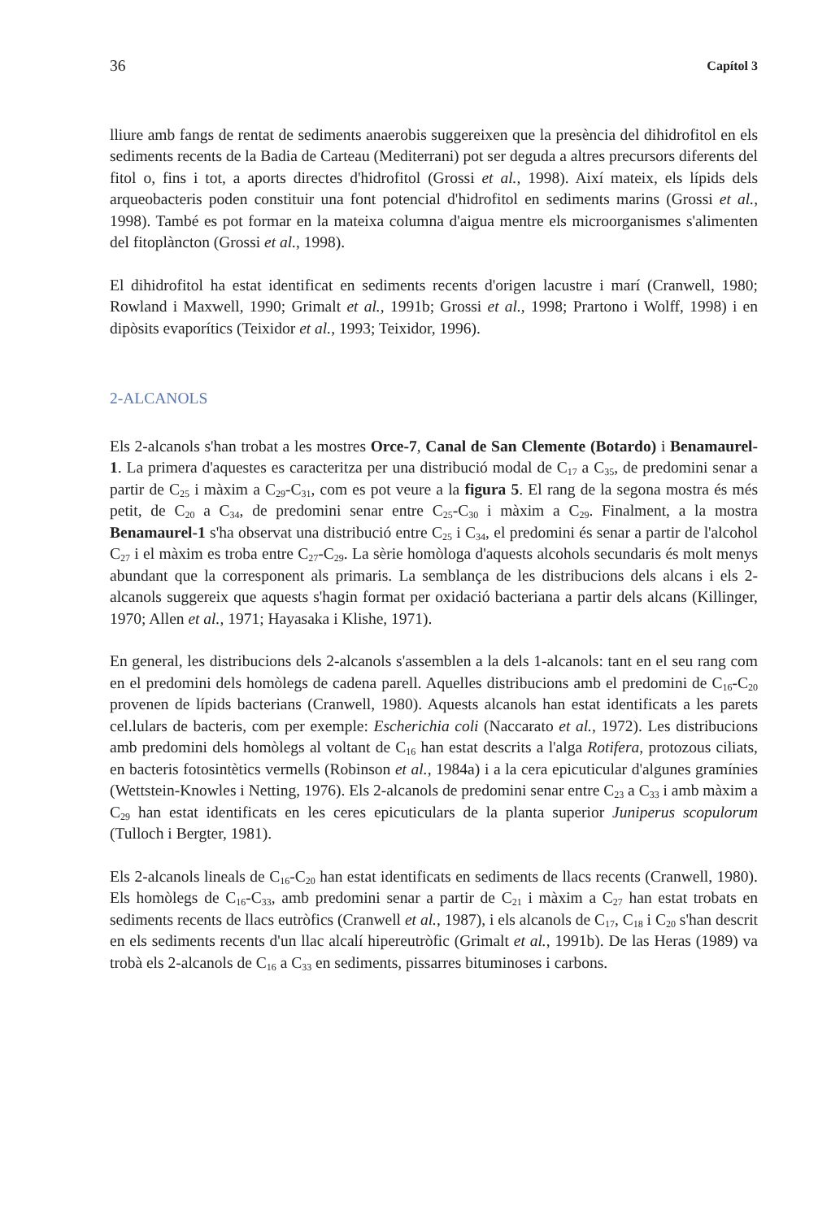36 Capítol 3
lliure amb fangs de rentat de sediments anaerobis suggereixen que la presència del dihidrofitol en els sediments recents de la Badia de Carteau (Mediterrani) pot ser deguda a altres precursors diferents del fitol o, fins i tot, a aports directes d'hidrofitol (Grossi et al., 1998). Així mateix, els lípids dels arqueobacteris poden constituir una font potencial d'hidrofitol en sediments marins (Grossi et al., 1998). També es pot formar en la mateixa columna d'aigua mentre els microorganismes s'alimenten del fitoplàncton (Grossi et al., 1998).
El dihidrofitol ha estat identificat en sediments recents d'origen lacustre i marí (Cranwell, 1980; Rowland i Maxwell, 1990; Grimalt et al., 1991b; Grossi et al., 1998; Prartono i Wolff, 1998) i en dipòsits evaporítics (Teixidor et al., 1993; Teixidor, 1996).
2-ALCANOLS
Els 2-alcanols s'han trobat a les mostres Orce-7, Canal de San Clemente (Botardo) i Benamaurel-1. La primera d'aquestes es caracteritza per una distribució modal de C<sub>17</sub> a C<sub>35</sub>, de predomini senar a partir de C<sub>25</sub> i màxim a C<sub>29</sub>-C<sub>31</sub>, com es pot veure a la figura 5. El rang de la segona mostra és més petit, de C<sub>20</sub> a C<sub>34</sub>, de predomini senar entre C<sub>25</sub>-C<sub>30</sub> i màxim a C<sub>29</sub>. Finalment, a la mostra Benamaurel-1 s'ha observat una distribució entre C<sub>25</sub> i C<sub>34</sub>, el predomini és senar a partir de l'alcohol C<sub>27</sub> i el màxim es troba entre C<sub>27</sub>-C<sub>29</sub>. La sèrie homòloga d'aquests alcohols secundaris és molt menys abundant que la corresponent als primaris. La semblança de les distribucions dels alcans i els 2-alcanols suggereix que aquests s'hagin format per oxidació bacteriana a partir dels alcans (Killinger, 1970; Allen et al., 1971; Hayasaka i Klishe, 1971).
En general, les distribucions dels 2-alcanols s'assemblen a la dels 1-alcanols: tant en el seu rang com en el predomini dels homòlegs de cadena parell. Aquelles distribucions amb el predomini de C<sub>16</sub>-C<sub>20</sub> provenen de lípids bacterians (Cranwell, 1980). Aquests alcanols han estat identificats a les parets cel.lulars de bacteris, com per exemple: Escherichia coli (Naccarato et al., 1972). Les distribucions amb predomini dels homòlegs al voltant de C<sub>16</sub> han estat descrits a l'alga Rotifera, protozous ciliats, en bacteris fotosintètics vermells (Robinson et al., 1984a) i a la cera epicuticular d'algunes gramínies (Wettstein-Knowles i Netting, 1976). Els 2-alcanols de predomini senar entre C<sub>23</sub> a C<sub>33</sub> i amb màxim a C<sub>29</sub> han estat identificats en les ceres epicuticulars de la planta superior Juniperus scopulorum (Tulloch i Bergter, 1981).
Els 2-alcanols lineals de C<sub>16</sub>-C<sub>20</sub> han estat identificats en sediments de llacs recents (Cranwell, 1980). Els homòlegs de C<sub>16</sub>-C<sub>33</sub>, amb predomini senar a partir de C<sub>21</sub> i màxim a C<sub>27</sub> han estat trobats en sediments recents de llacs eutròfics (Cranwell et al., 1987), i els alcanols de C<sub>17</sub>, C<sub>18</sub> i C<sub>20</sub> s'han descrit en els sediments recents d'un llac alcalí hipereutròfic (Grimalt et al., 1991b). De las Heras (1989) va trobà els 2-alcanols de C<sub>16</sub> a C<sub>33</sub> en sediments, pissarres bituminoses i carbons.